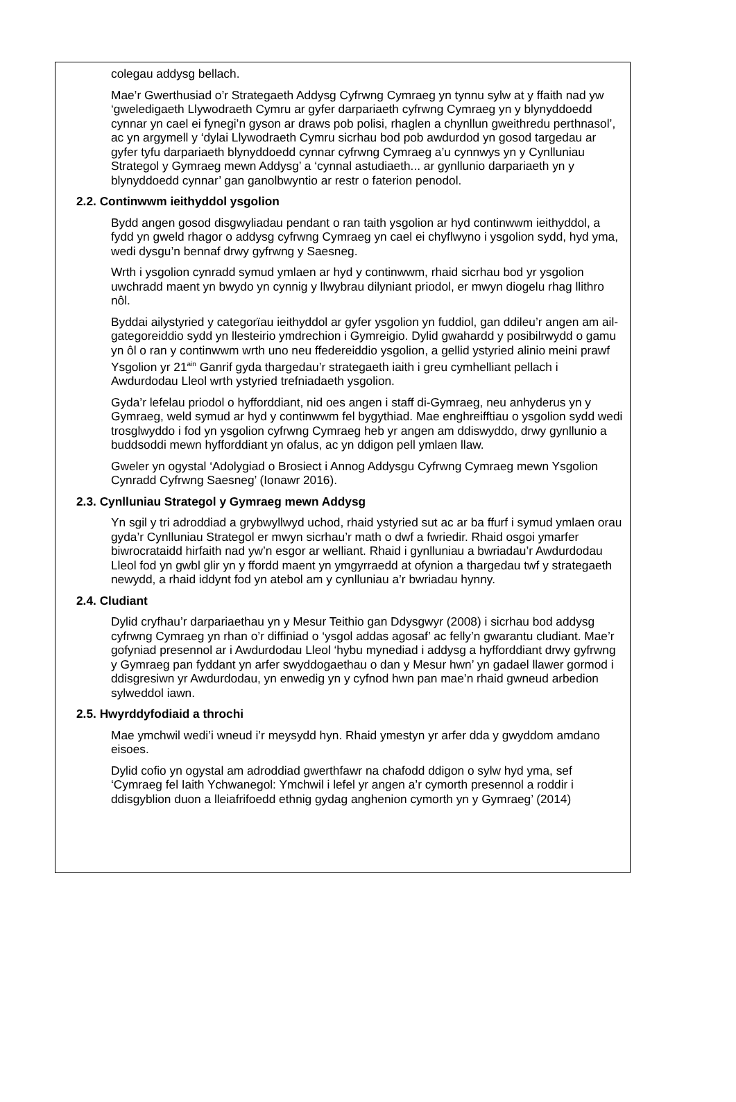colegau addysg bellach.
Mae’r Gwerthusiad o’r Strategaeth Addysg Cyfrwng Cymraeg yn tynnu sylw at y ffaith nad yw ‘gweledigaeth Llywodraeth Cymru ar gyfer darpariaeth cyfrwng Cymraeg yn y blynyddoedd cynnar yn cael ei fynegi’n gyson ar draws pob polisi, rhaglen a chynllun gweithredu perthnasol’, ac yn argymell y ‘dylai Llywodraeth Cymru sicrhau bod pob awdurdod yn gosod targedau ar gyfer tyfu darpariaeth blynyddoedd cynnar cyfrwng Cymraeg a’u cynnwys yn y Cynlluniau Strategol y Gymraeg mewn Addysg’ a ‘cynnal astudiaeth... ar gynllunio darpariaeth yn y blynyddoedd cynnar’ gan ganolbwyntio ar restr o faterion penodol.
2.2. Continwwm ieithyddol ysgolion
Bydd angen gosod disgwyliadau pendant o ran taith ysgolion ar hyd continwwm ieithyddol, a fydd yn gweld rhagor o addysg cyfrwng Cymraeg yn cael ei chyflwyno i ysgolion sydd, hyd yma, wedi dysgu’n bennaf drwy gyfrwng y Saesneg.
Wrth i ysgolion cynradd symud ymlaen ar hyd y continwwm, rhaid sicrhau bod yr ysgolion uwchradd maent yn bwydo yn cynnig y llwybrau dilyniant priodol, er mwyn diogelu rhag llithro nôl.
Byddai ailystyried y categorïau ieithyddol ar gyfer ysgolion yn fuddiol, gan ddileu’r angen am ail-gategoreiddio sydd yn llesteirio ymdrechion i Gymreigio. Dylid gwahardd y posibilrwydd o gamu yn ôl o ran y continwwm wrth uno neu ffedereiddio ysgolion, a gellid ystyried alinio meini prawf Ysgolion yr 21<sup>ain</sup> Ganrif gyda thargedau’r strategaeth iaith i greu cymhelliant pellach i Awdurdodau Lleol wrth ystyried trefniadaeth ysgolion.
Gyda’r lefelau priodol o hyfforddiant, nid oes angen i staff di-Gymraeg, neu anhyderus yn y Gymraeg, weld symud ar hyd y continwwm fel bygythiad. Mae enghreifftiau o ysgolion sydd wedi trosglwyddo i fod yn ysgolion cyfrwng Cymraeg heb yr angen am ddiswyddo, drwy gynllunio a buddsoddi mewn hyfforddiant yn ofalus, ac yn ddigon pell ymlaen llaw.
Gweler yn ogystal ‘Adolygiad o Brosiect i Annog Addysgu Cyfrwng Cymraeg mewn Ysgolion Cynradd Cyfrwng Saesneg’ (Ionawr 2016).
2.3. Cynlluniau Strategol y Gymraeg mewn Addysg
Yn sgil y tri adroddiad a grybwyllwyd uchod, rhaid ystyried sut ac ar ba ffurf i symud ymlaen orau gyda’r Cynlluniau Strategol er mwyn sicrhau’r math o dwf a fwriedir. Rhaid osgoi ymarfer biwrocrataidd hirfaith nad yw’n esgor ar welliant. Rhaid i gynlluniau a bwriadau’r Awdurdodau Lleol fod yn gwbl glir yn y ffordd maent yn ymgyrraedd at ofynion a thargedau twf y strategaeth newydd, a rhaid iddynt fod yn atebol am y cynlluniau a’r bwriadau hynny.
2.4. Cludiant
Dylid cryfhau’r darpariaethau yn y Mesur Teithio gan Ddysgwyr (2008) i sicrhau bod addysg cyfrwng Cymraeg yn rhan o’r diffiniad o ‘ysgol addas agosaf’ ac felly’n gwarantu cludiant. Mae’r gofyniad presennol ar i Awdurdodau Lleol ‘hybu mynediad i addysg a hyfforddiant drwy gyfrwng y Gymraeg pan fyddant yn arfer swyddogaethau o dan y Mesur hwn’ yn gadael llawer gormod i ddisgresiwn yr Awdurdodau, yn enwedig yn y cyfnod hwn pan mae’n rhaid gwneud arbedion sylweddol iawn.
2.5. Hwyrddyfodiaid a throchi
Mae ymchwil wedi’i wneud i’r meysydd hyn. Rhaid ymestyn yr arfer dda y gwyddom amdano eisoes.
Dylid cofio yn ogystal am adroddiad gwerthfawr na chafodd ddigon o sylw hyd yma, sef ‘Cymraeg fel Iaith Ychwanegol: Ymchwil i lefel yr angen a’r cymorth presennol a roddir i ddisgyblion duon a lleiafrifoedd ethnig gydag anghenion cymorth yn y Gymraeg’ (2014)